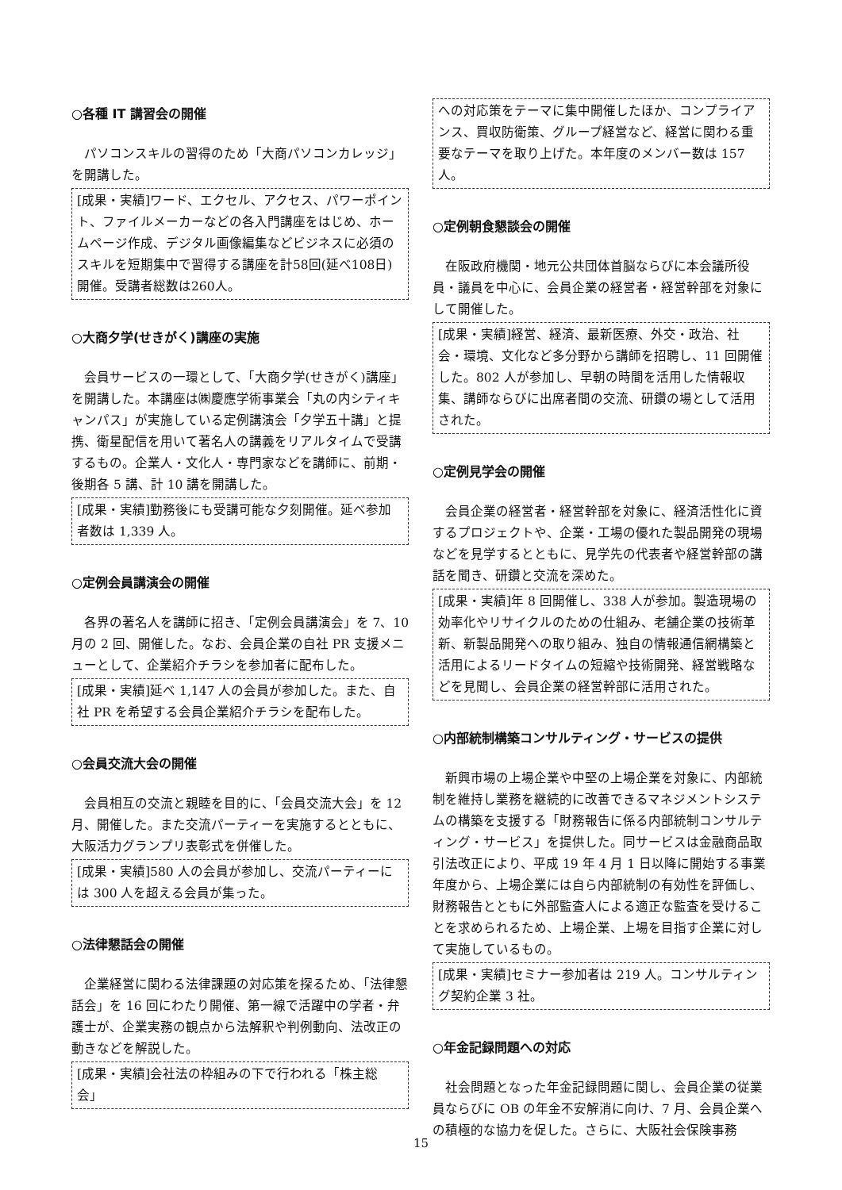○各種 IT 講習会の開催
パソコンスキルの習得のため「大商パソコンカレッジ」を開講した。
[成果・実績]ワード、エクセル、アクセス、パワーポイント、ファイルメーカーなどの各入門講座をはじめ、ホームページ作成、デジタル画像編集などビジネスに必須のスキルを短期集中で習得する講座を計58回(延べ108日)開催。受講者総数は260人。
○大商夕学(せきがく)講座の実施
会員サービスの一環として、「大商夕学(せきがく)講座」を開講した。本講座は㈱慶應学術事業会「丸の内シティキャンパス」が実施している定例講演会「夕学五十講」と提携、衛星配信を用いて著名人の講義をリアルタイムで受講するもの。企業人・文化人・専門家などを講師に、前期・後期各 5 講、計 10 講を開講した。
[成果・実績]勤務後にも受講可能な夕刻開催。延べ参加者数は 1,339 人。
○定例会員講演会の開催
各界の著名人を講師に招き、「定例会員講演会」を 7、10 月の 2 回、開催した。なお、会員企業の自社 PR 支援メニューとして、企業紹介チラシを参加者に配布した。
[成果・実績]延べ 1,147 人の会員が参加した。また、自社 PR を希望する会員企業紹介チラシを配布した。
○会員交流大会の開催
会員相互の交流と親睦を目的に、「会員交流大会」を 12 月、開催した。また交流パーティーを実施するとともに、大阪活力グランプリ表彰式を併催した。
[成果・実績]580 人の会員が参加し、交流パーティーには 300 人を超える会員が集った。
○法律懇話会の開催
企業経営に関わる法律課題の対応策を探るため、「法律懇話会」を 16 回にわたり開催、第一線で活躍中の学者・弁護士が、企業実務の観点から法解釈や判例動向、法改正の動きなどを解説した。
[成果・実績]会社法の枠組みの下で行われる「株主総会」
への対応策をテーマに集中開催したほか、コンプライアンス、買収防衛策、グループ経営など、経営に関わる重要なテーマを取り上げた。本年度のメンバー数は 157 人。
○定例朝食懇談会の開催
在阪政府機関・地元公共団体首脳ならびに本会議所役員・議員を中心に、会員企業の経営者・経営幹部を対象にして開催した。
[成果・実績]経営、経済、最新医療、外交・政治、社会・環境、文化など多分野から講師を招聘し、11 回開催した。802 人が参加し、早朝の時間を活用した情報収集、講師ならびに出席者間の交流、研鑽の場として活用された。
○定例見学会の開催
会員企業の経営者・経営幹部を対象に、経済活性化に資するプロジェクトや、企業・工場の優れた製品開発の現場などを見学するとともに、見学先の代表者や経営幹部の講話を聞き、研鑽と交流を深めた。
[成果・実績]年 8 回開催し、338 人が参加。製造現場の効率化やリサイクルのための仕組み、老舗企業の技術革新、新製品開発への取り組み、独自の情報通信網構築と活用によるリードタイムの短縮や技術開発、経営戦略などを見聞し、会員企業の経営幹部に活用された。
○内部統制構築コンサルティング・サービスの提供
新興市場の上場企業や中堅の上場企業を対象に、内部統制を維持し業務を継続的に改善できるマネジメントシステムの構築を支援する「財務報告に係る内部統制コンサルティング・サービス」を提供した。同サービスは金融商品取引法改正により、平成 19 年 4 月 1 日以降に開始する事業年度から、上場企業には自ら内部統制の有効性を評価し、財務報告とともに外部監査人による適正な監査を受けることを求められるため、上場企業、上場を目指す企業に対して実施しているもの。
[成果・実績]セミナー参加者は 219 人。コンサルティング契約企業 3 社。
○年金記録問題への対応
社会問題となった年金記録問題に関し、会員企業の従業員ならびに OB の年金不安解消に向け、7 月、会員企業への積極的な協力を促した。さらに、大阪社会保険事務
15